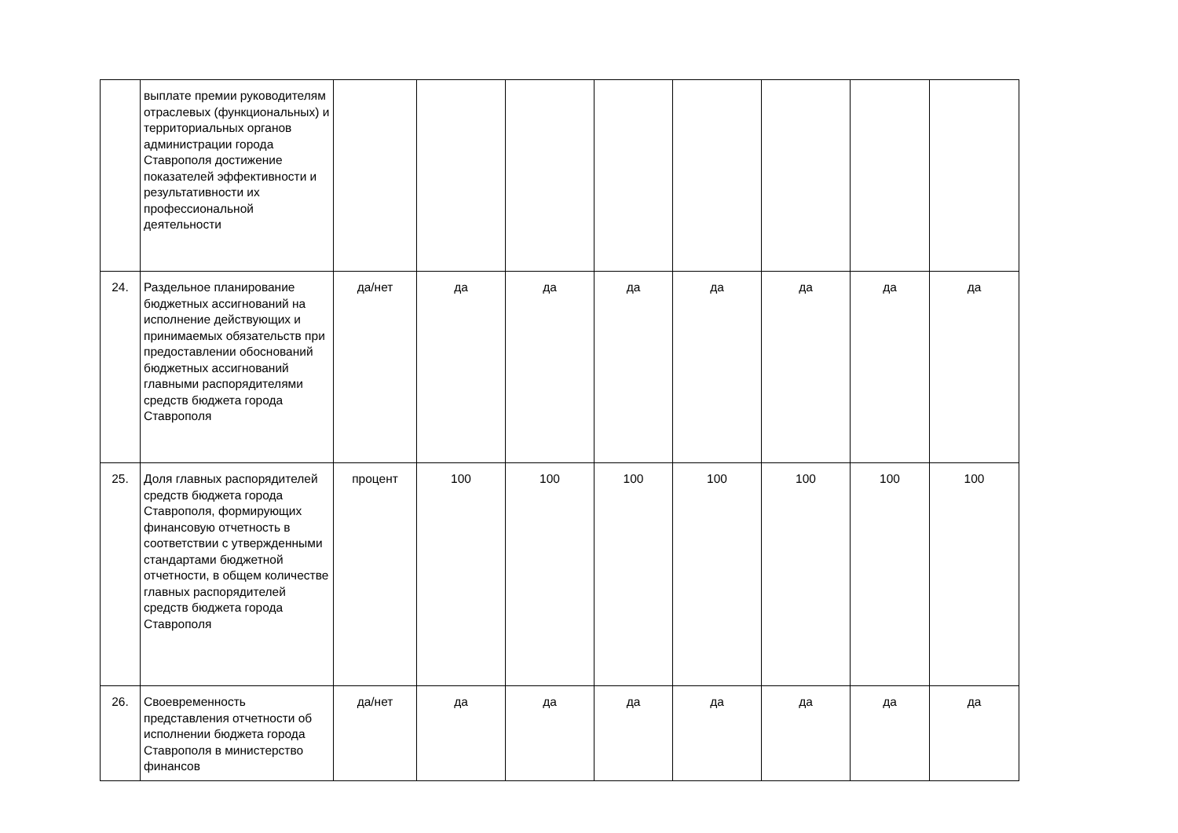| | выплате премии руководителям отраслевых (функциональных) и территориальных органов администрации города Ставрополя достижение показателей эффективности и результативности их профессиональной деятельности | | | | | | | | |
| 24. | Раздельное планирование бюджетных ассигнований на исполнение действующих и принимаемых обязательств при предоставлении обоснований бюджетных ассигнований главными распорядителями средств бюджета города Ставрополя | да/нет | да | да | да | да | да | да | да |
| 25. | Доля главных распорядителей средств бюджета города Ставрополя, формирующих финансовую отчетность в соответствии с утвержденными стандартами бюджетной отчетности, в общем количестве главных распорядителей средств бюджета города Ставрополя | процент | 100 | 100 | 100 | 100 | 100 | 100 | 100 |
| 26. | Своевременность представления отчетности об исполнении бюджета города Ставрополя в министерство финансов | да/нет | да | да | да | да | да | да | да |